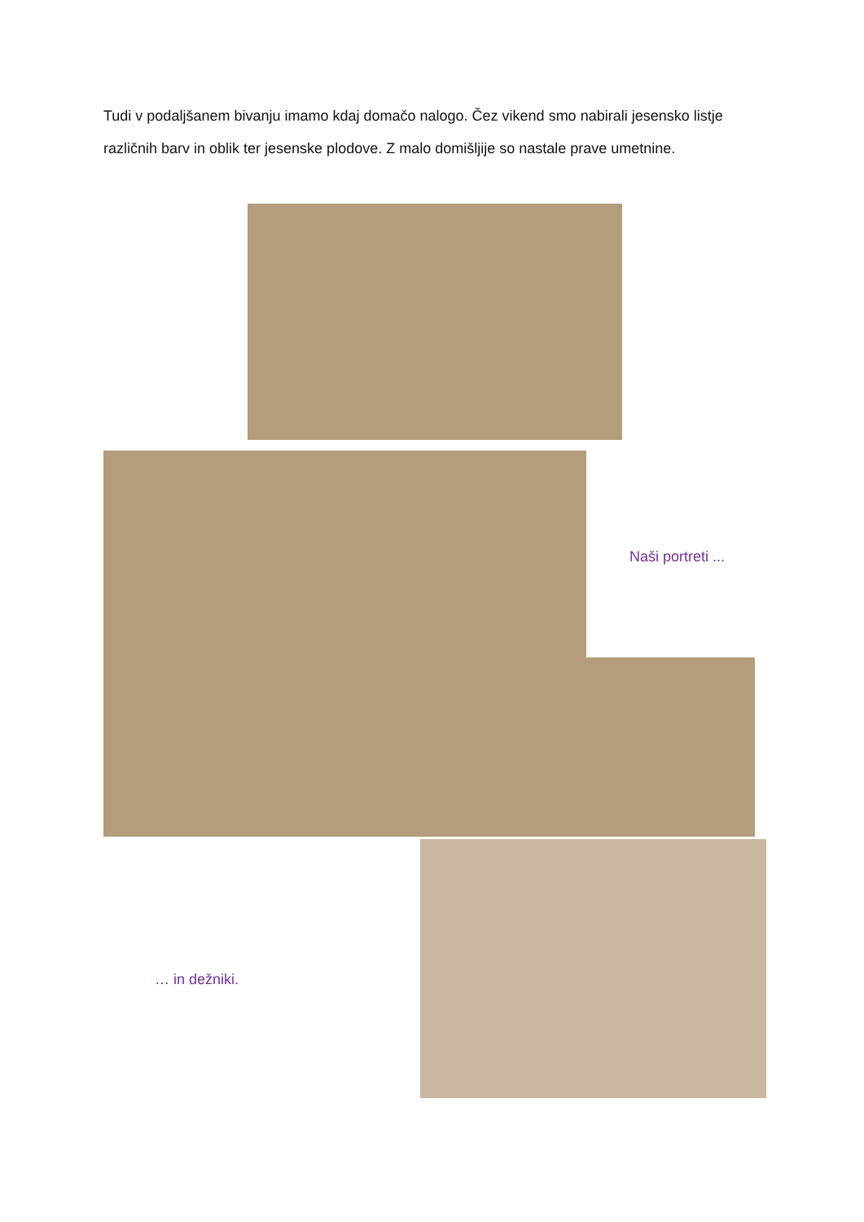Tudi v podaljšanem bivanju imamo kdaj domačo nalogo. Čez vikend smo nabirali jesensko listje različnih barv in oblik ter jesenske plodove. Z malo domišljije so nastale prave umetnine.
Naši portreti ...
… in dežniki.